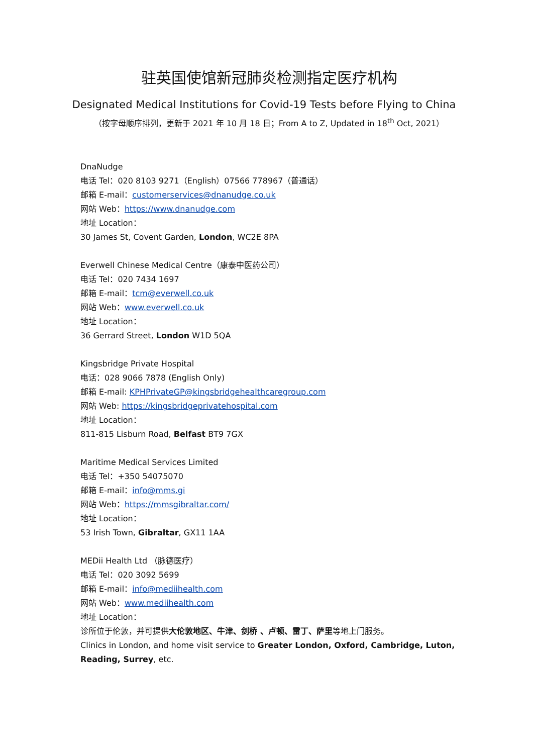驻英国使馆新冠肺炎检测指定医疗机构
Designated Medical Institutions for Covid-19 Tests before Flying to China
（按字母顺序排列，更新于 2021 年 10 月 18 日；From A to Z, Updated in 18<sup>th</sup> Oct, 2021）
DnaNudge
电话 Tel：020 8103 9271（English）07566 778967（普通话）
邮箱 E-mail：customerservices@dnanudge.co.uk
网站 Web：https://www.dnanudge.com
地址 Location：
30 James St, Covent Garden, London, WC2E 8PA
Everwell Chinese Medical Centre（康泰中医药公司）
电话 Tel：020 7434 1697
邮箱 E-mail：tcm@everwell.co.uk
网站 Web：www.everwell.co.uk
地址 Location：
36 Gerrard Street, London W1D 5QA
Kingsbridge Private Hospital
电话：028 9066 7878 (English Only)
邮箱 E-mail: KPHPrivateGP@kingsbridgehealthcaregroup.com
网站 Web: https://kingsbridgeprivatehospital.com
地址 Location：
811-815 Lisburn Road, Belfast BT9 7GX
Maritime Medical Services Limited
电话 Tel：+350 54075070
邮箱 E-mail：info@mms.gi
网站 Web：https://mmsgibraltar.com/
地址 Location：
53 Irish Town, Gibraltar, GX11 1AA
MEDii Health Ltd （脉德医疗）
电话 Tel：020 3092 5699
邮箱 E-mail：info@mediihealth.com
网站 Web：www.mediihealth.com
地址 Location：
诊所位于伦敦，并可提供大伦敦地区、牛津、剑桥 、卢顿、雷丁、萨里等地上门服务。
Clinics in London, and home visit service to Greater London, Oxford, Cambridge, Luton, Reading, Surrey, etc.